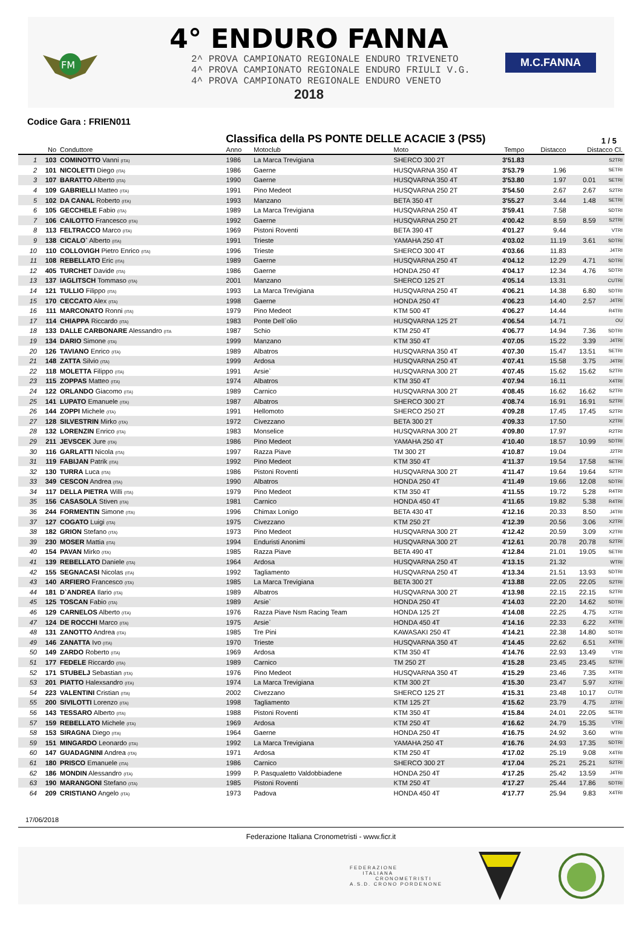FM
4° ENDURO FANNA
2^ PROVA CAMPIONATO REGIONALE ENDURO TRIVENETO
4^ PROVA CAMPIONATO REGIONALE ENDURO FRIULI V.G.
4^ PROVA CAMPIONATO REGIONALE ENDURO VENETO
2018
M.C.FANNA
Codice Gara : FRIEN011
Classifica della PS PONTE DELLE ACACIE 3 (PS5)
1 / 5
| | No | Conduttore | Anno | Motoclub | Moto | Tempo | Distacco | Distacco Cl. | |
| --- | --- | --- | --- | --- | --- | --- | --- | --- | --- |
| 1 | 103 | COMINOTTO Vanni (ITA) | 1986 | La Marca Trevigiana | SHERCO 300 2T | 3'51.83 | | | S2TRI |
| 2 | 101 | NICOLETTI Diego (ITA) | 1986 | Gaerne | HUSQVARNA 350 4T | 3'53.79 | 1.96 | | SETRI |
| 3 | 107 | BARATTO Alberto (ITA) | 1990 | Gaerne | HUSQVARNA 350 4T | 3'53.80 | 1.97 | 0.01 | SETRI |
| 4 | 109 | GABRIELLI Matteo (ITA) | 1991 | Pino Medeot | HUSQVARNA 250 2T | 3'54.50 | 2.67 | 2.67 | S2TRI |
| 5 | 102 | DA CANAL Roberto (ITA) | 1993 | Manzano | BETA 350 4T | 3'55.27 | 3.44 | 1.48 | SETRI |
| 6 | 105 | GECCHELE Fabio (ITA) | 1989 | La Marca Trevigiana | HUSQVARNA 250 4T | 3'59.41 | 7.58 | | SDTRI |
| 7 | 106 | CAILOTTO Francesco (ITA) | 1992 | Gaerne | HUSQVARNA 250 2T | 4'00.42 | 8.59 | 8.59 | S2TRI |
| 8 | 113 | FELTRACCO Marco (ITA) | 1969 | Pistoni Roventi | BETA 390 4T | 4'01.27 | 9.44 | | VTRI |
| 9 | 138 | CICALO` Alberto (ITA) | 1991 | Trieste | YAMAHA 250 4T | 4'03.02 | 11.19 | 3.61 | SDTRI |
| 10 | 110 | COLLOVIGH Pietro Enrico (ITA) | 1996 | Trieste | SHERCO 300 4T | 4'03.66 | 11.83 | | J4TRI |
| 11 | 108 | REBELLATO Eric (ITA) | 1989 | Gaerne | HUSQVARNA 250 4T | 4'04.12 | 12.29 | 4.71 | SDTRI |
| 12 | 405 | TURCHET Davide (ITA) | 1986 | Gaerne | HONDA 250 4T | 4'04.17 | 12.34 | 4.76 | SDTRI |
| 13 | 137 | IAGLITSCH Tommaso (ITA) | 2001 | Manzano | SHERCO 125 2T | 4'05.14 | 13.31 | | CUTRI |
| 14 | 121 | TULLIO Filippo (ITA) | 1993 | La Marca Trevigiana | HUSQVARNA 250 4T | 4'06.21 | 14.38 | 6.80 | SDTRI |
| 15 | 170 | CECCATO Alex (ITA) | 1998 | Gaerne | HONDA 250 4T | 4'06.23 | 14.40 | 2.57 | J4TRI |
| 16 | 111 | MARCONATO Ronni (ITA) | 1979 | Pino Medeot | KTM 500 4T | 4'06.27 | 14.44 | | R4TRI |
| 17 | 114 | CHIAPPA Riccardo (ITA) | 1983 | Ponte Dell`olio | HUSQVARNA 125 2T | 4'06.54 | 14.71 | | OU |
| 18 | 133 | DALLE CARBONARE Alessandro (ITA | 1987 | Schio | KTM 250 4T | 4'06.77 | 14.94 | 7.36 | SDTRI |
| 19 | 134 | DARIO Simone (ITA) | 1999 | Manzano | KTM 350 4T | 4'07.05 | 15.22 | 3.39 | J4TRI |
| 20 | 126 | TAVIANO Enrico (ITA) | 1989 | Albatros | HUSQVARNA 350 4T | 4'07.30 | 15.47 | 13.51 | SETRI |
| 21 | 148 | ZATTA Silvio (ITA) | 1999 | Ardosa | HUSQVARNA 250 4T | 4'07.41 | 15.58 | 3.75 | J4TRI |
| 22 | 118 | MOLETTA Filippo (ITA) | 1991 | Arsie` | HUSQVARNA 300 2T | 4'07.45 | 15.62 | 15.62 | S2TRI |
| 23 | 115 | ZOPPAS Matteo (ITA) | 1974 | Albatros | KTM 350 4T | 4'07.94 | 16.11 | | X4TRI |
| 24 | 122 | ORLANDO Giacomo (ITA) | 1989 | Carnico | HUSQVARNA 300 2T | 4'08.45 | 16.62 | 16.62 | S2TRI |
| 25 | 141 | LUPATO Emanuele (ITA) | 1987 | Albatros | SHERCO 300 2T | 4'08.74 | 16.91 | 16.91 | S2TRI |
| 26 | 144 | ZOPPI Michele (ITA) | 1991 | Hellomoto | SHERCO 250 2T | 4'09.28 | 17.45 | 17.45 | S2TRI |
| 27 | 128 | SILVESTRIN Mirko (ITA) | 1972 | Civezzano | BETA 300 2T | 4'09.33 | 17.50 | | X2TRI |
| 28 | 132 | LORENZIN Enrico (ITA) | 1983 | Monselice | HUSQVARNA 300 2T | 4'09.80 | 17.97 | | R2TRI |
| 29 | 211 | JEVSCEK Jure (ITA) | 1986 | Pino Medeot | YAMAHA 250 4T | 4'10.40 | 18.57 | 10.99 | SDTRI |
| 30 | 116 | GARLATTI Nicola (ITA) | 1997 | Razza Piave | TM 300 2T | 4'10.87 | 19.04 | | J2TRI |
| 31 | 119 | FABIJAN Patrik (ITA) | 1992 | Pino Medeot | KTM 350 4T | 4'11.37 | 19.54 | 17.58 | SETRI |
| 32 | 130 | TURRA Luca (ITA) | 1986 | Pistoni Roventi | HUSQVARNA 300 2T | 4'11.47 | 19.64 | 19.64 | S2TRI |
| 33 | 349 | CESCON Andrea (ITA) | 1990 | Albatros | HONDA 250 4T | 4'11.49 | 19.66 | 12.08 | SDTRI |
| 34 | 117 | DELLA PIETRA Willi (ITA) | 1979 | Pino Medeot | KTM 350 4T | 4'11.55 | 19.72 | 5.28 | R4TRI |
| 35 | 156 | CASASOLA Stiven (ITA) | 1981 | Carnico | HONDA 450 4T | 4'11.65 | 19.82 | 5.38 | R4TRI |
| 36 | 244 | FORMENTIN Simone (ITA) | 1996 | Chimax Lonigo | BETA 430 4T | 4'12.16 | 20.33 | 8.50 | J4TRI |
| 37 | 127 | COGATO Luigi (ITA) | 1975 | Civezzano | KTM 250 2T | 4'12.39 | 20.56 | 3.06 | X2TRI |
| 38 | 182 | GRION Stefano (ITA) | 1973 | Pino Medeot | HUSQVARNA 300 2T | 4'12.42 | 20.59 | 3.09 | X2TRI |
| 39 | 230 | MOSER Mattia (ITA) | 1994 | Enduristi Anonimi | HUSQVARNA 300 2T | 4'12.61 | 20.78 | 20.78 | S2TRI |
| 40 | 154 | PAVAN Mirko (ITA) | 1985 | Razza Piave | BETA 490 4T | 4'12.84 | 21.01 | 19.05 | SETRI |
| 41 | 139 | REBELLATO Daniele (ITA) | 1964 | Ardosa | HUSQVARNA 250 4T | 4'13.15 | 21.32 | | WTRI |
| 42 | 155 | SEGNACASI Nicolas (ITA) | 1992 | Tagliamento | HUSQVARNA 250 4T | 4'13.34 | 21.51 | 13.93 | SDTRI |
| 43 | 140 | ARFIERO Francesco (ITA) | 1985 | La Marca Trevigiana | BETA 300 2T | 4'13.88 | 22.05 | 22.05 | S2TRI |
| 44 | 181 | D`ANDREA Ilario (ITA) | 1989 | Albatros | HUSQVARNA 300 2T | 4'13.98 | 22.15 | 22.15 | S2TRI |
| 45 | 125 | TOSCAN Fabio (ITA) | 1989 | Arsie` | HONDA 250 4T | 4'14.03 | 22.20 | 14.62 | SDTRI |
| 46 | 129 | CARNELOS Alberto (ITA) | 1976 | Razza Piave Nsm Racing Team | HONDA 125 2T | 4'14.08 | 22.25 | 4.75 | X2TRI |
| 47 | 124 | DE ROCCHI Marco (ITA) | 1975 | Arsie` | HONDA 450 4T | 4'14.16 | 22.33 | 6.22 | X4TRI |
| 48 | 131 | ZANOTTO Andrea (ITA) | 1985 | Tre Pini | KAWASAKI 250 4T | 4'14.21 | 22.38 | 14.80 | SDTRI |
| 49 | 146 | ZANATTA Ivo (ITA) | 1970 | Trieste | HUSQVARNA 350 4T | 4'14.45 | 22.62 | 6.51 | X4TRI |
| 50 | 149 | ZARDO Roberto (ITA) | 1969 | Ardosa | KTM 350 4T | 4'14.76 | 22.93 | 13.49 | VTRI |
| 51 | 177 | FEDELE Riccardo (ITA) | 1989 | Carnico | TM 250 2T | 4'15.28 | 23.45 | 23.45 | S2TRI |
| 52 | 171 | STUBELJ Sebastian (ITA) | 1976 | Pino Medeot | HUSQVARNA 350 4T | 4'15.29 | 23.46 | 7.35 | X4TRI |
| 53 | 201 | PIATTO Halexsandro (ITA) | 1974 | La Marca Trevigiana | KTM 300 2T | 4'15.30 | 23.47 | 5.97 | X2TRI |
| 54 | 223 | VALENTINI Cristian (ITA) | 2002 | Civezzano | SHERCO 125 2T | 4'15.31 | 23.48 | 10.17 | CUTRI |
| 55 | 200 | SIVILOTTI Lorenzo (ITA) | 1998 | Tagliamento | KTM 125 2T | 4'15.62 | 23.79 | 4.75 | J2TRI |
| 56 | 143 | TESSARO Alberto (ITA) | 1988 | Pistoni Roventi | KTM 350 4T | 4'15.84 | 24.01 | 22.05 | SETRI |
| 57 | 159 | REBELLATO Michele (ITA) | 1969 | Ardosa | KTM 250 4T | 4'16.62 | 24.79 | 15.35 | VTRI |
| 58 | 153 | SIRAGNA Diego (ITA) | 1964 | Gaerne | HONDA 250 4T | 4'16.75 | 24.92 | 3.60 | WTRI |
| 59 | 151 | MINGARDO Leonardo (ITA) | 1992 | La Marca Trevigiana | YAMAHA 250 4T | 4'16.76 | 24.93 | 17.35 | SDTRI |
| 60 | 147 | GUADAGNINI Andrea (ITA) | 1971 | Ardosa | KTM 250 4T | 4'17.02 | 25.19 | 9.08 | X4TRI |
| 61 | 180 | PRISCO Emanuele (ITA) | 1986 | Carnico | SHERCO 300 2T | 4'17.04 | 25.21 | 25.21 | S2TRI |
| 62 | 186 | MONDIN Alessandro (ITA) | 1999 | P. Pasqualetto Valdobbiadene | HONDA 250 4T | 4'17.25 | 25.42 | 13.59 | J4TRI |
| 63 | 190 | MARANGONI Stefano (ITA) | 1985 | Pistoni Roventi | KTM 250 4T | 4'17.27 | 25.44 | 17.86 | SDTRI |
| 64 | 209 | CRISTIANO Angelo (ITA) | 1973 | Padova | HONDA 450 4T | 4'17.77 | 25.94 | 9.83 | X4TRI |
17/06/2018
Federazione Italiana Cronometristi - www.ficr.it
FEDERAZIONE
ITALIANA
CRONOMETRISTI
A.S.D. CRONO PORDENONE